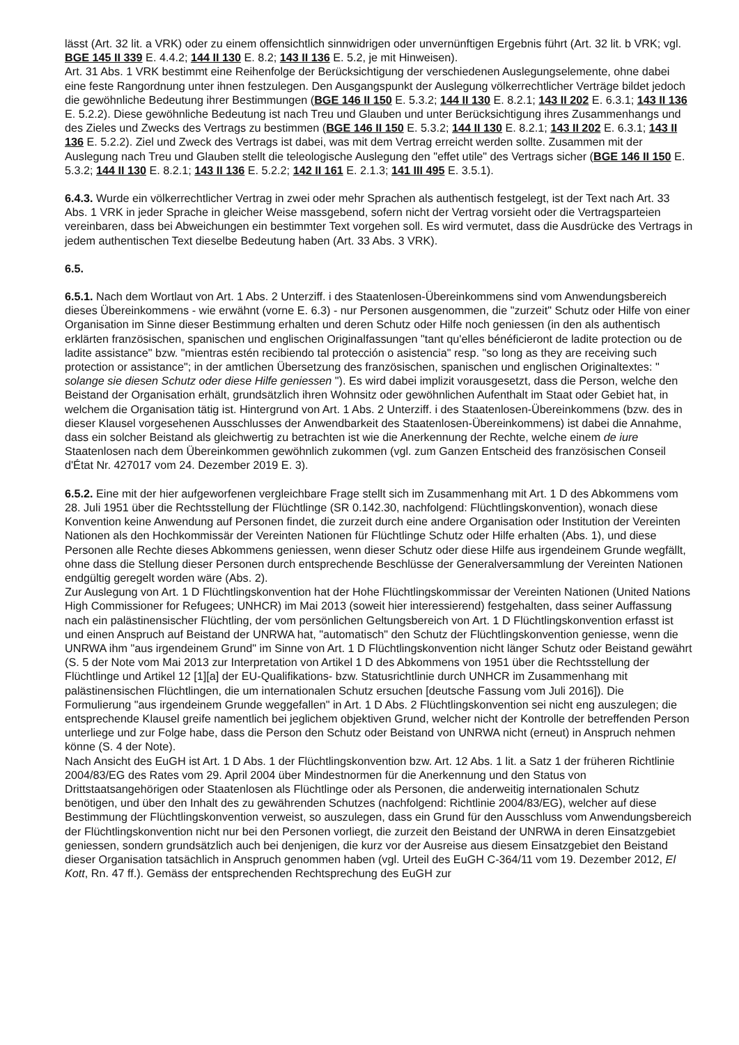lässt (Art. 32 lit. a VRK) oder zu einem offensichtlich sinnwidrigen oder unvernünftigen Ergebnis führt (Art. 32 lit. b VRK; vgl. BGE 145 II 339 E. 4.4.2; 144 II 130 E. 8.2; 143 II 136 E. 5.2, je mit Hinweisen).
Art. 31 Abs. 1 VRK bestimmt eine Reihenfolge der Berücksichtigung der verschiedenen Auslegungselemente, ohne dabei eine feste Rangordnung unter ihnen festzulegen. Den Ausgangspunkt der Auslegung völkerrechtlicher Verträge bildet jedoch die gewöhnliche Bedeutung ihrer Bestimmungen (BGE 146 II 150 E. 5.3.2; 144 II 130 E. 8.2.1; 143 II 202 E. 6.3.1; 143 II 136 E. 5.2.2). Diese gewöhnliche Bedeutung ist nach Treu und Glauben und unter Berücksichtigung ihres Zusammenhangs und des Zieles und Zwecks des Vertrags zu bestimmen (BGE 146 II 150 E. 5.3.2; 144 II 130 E. 8.2.1; 143 II 202 E. 6.3.1; 143 II 136 E. 5.2.2). Ziel und Zweck des Vertrags ist dabei, was mit dem Vertrag erreicht werden sollte. Zusammen mit der Auslegung nach Treu und Glauben stellt die teleologische Auslegung den "effet utile" des Vertrags sicher (BGE 146 II 150 E. 5.3.2; 144 II 130 E. 8.2.1; 143 II 136 E. 5.2.2; 142 II 161 E. 2.1.3; 141 III 495 E. 3.5.1).
6.4.3. Wurde ein völkerrechtlicher Vertrag in zwei oder mehr Sprachen als authentisch festgelegt, ist der Text nach Art. 33 Abs. 1 VRK in jeder Sprache in gleicher Weise massgebend, sofern nicht der Vertrag vorsieht oder die Vertragsparteien vereinbaren, dass bei Abweichungen ein bestimmter Text vorgehen soll. Es wird vermutet, dass die Ausdrücke des Vertrags in jedem authentischen Text dieselbe Bedeutung haben (Art. 33 Abs. 3 VRK).
6.5.
6.5.1. Nach dem Wortlaut von Art. 1 Abs. 2 Unterziff. i des Staatenlosen-Übereinkommens sind vom Anwendungsbereich dieses Übereinkommens - wie erwähnt (vorne E. 6.3) - nur Personen ausgenommen, die "zurzeit" Schutz oder Hilfe von einer Organisation im Sinne dieser Bestimmung erhalten und deren Schutz oder Hilfe noch geniessen (in den als authentisch erklärten französischen, spanischen und englischen Originalfassungen "tant qu'elles bénéficieront de ladite protection ou de ladite assistance" bzw. "mientras estén recibiendo tal protección o asistencia" resp. "so long as they are receiving such protection or assistance"; in der amtlichen Übersetzung des französischen, spanischen und englischen Originaltextes: " solange sie diesen Schutz oder diese Hilfe geniessen "). Es wird dabei implizit vorausgesetzt, dass die Person, welche den Beistand der Organisation erhält, grundsätzlich ihren Wohnsitz oder gewöhnlichen Aufenthalt im Staat oder Gebiet hat, in welchem die Organisation tätig ist. Hintergrund von Art. 1 Abs. 2 Unterziff. i des Staatenlosen-Übereinkommens (bzw. des in dieser Klausel vorgesehenen Ausschlusses der Anwendbarkeit des Staatenlosen-Übereinkommens) ist dabei die Annahme, dass ein solcher Beistand als gleichwertig zu betrachten ist wie die Anerkennung der Rechte, welche einem de iure Staatenlosen nach dem Übereinkommen gewöhnlich zukommen (vgl. zum Ganzen Entscheid des französischen Conseil d'État Nr. 427017 vom 24. Dezember 2019 E. 3).
6.5.2. Eine mit der hier aufgeworfenen vergleichbare Frage stellt sich im Zusammenhang mit Art. 1 D des Abkommens vom 28. Juli 1951 über die Rechtsstellung der Flüchtlinge (SR 0.142.30, nachfolgend: Flüchtlingskonvention), wonach diese Konvention keine Anwendung auf Personen findet, die zurzeit durch eine andere Organisation oder Institution der Vereinten Nationen als den Hochkommissär der Vereinten Nationen für Flüchtlinge Schutz oder Hilfe erhalten (Abs. 1), und diese Personen alle Rechte dieses Abkommens geniessen, wenn dieser Schutz oder diese Hilfe aus irgendeinem Grunde wegfällt, ohne dass die Stellung dieser Personen durch entsprechende Beschlüsse der Generalversammlung der Vereinten Nationen endgültig geregelt worden wäre (Abs. 2).
Zur Auslegung von Art. 1 D Flüchtlingskonvention hat der Hohe Flüchtlingskommissar der Vereinten Nationen (United Nations High Commissioner for Refugees; UNHCR) im Mai 2013 (soweit hier interessierend) festgehalten, dass seiner Auffassung nach ein palästinensischer Flüchtling, der vom persönlichen Geltungsbereich von Art. 1 D Flüchtlingskonvention erfasst ist und einen Anspruch auf Beistand der UNRWA hat, "automatisch" den Schutz der Flüchtlingskonvention geniesse, wenn die UNRWA ihm "aus irgendeinem Grund" im Sinne von Art. 1 D Flüchtlingskonvention nicht länger Schutz oder Beistand gewährt (S. 5 der Note vom Mai 2013 zur Interpretation von Artikel 1 D des Abkommens von 1951 über die Rechtsstellung der Flüchtlinge und Artikel 12 [1][a] der EU-Qualifikations- bzw. Statusrichtlinie durch UNHCR im Zusammenhang mit palästinensischen Flüchtlingen, die um internationalen Schutz ersuchen [deutsche Fassung vom Juli 2016]). Die Formulierung "aus irgendeinem Grunde weggefallen" in Art. 1 D Abs. 2 Flüchtlingskonvention sei nicht eng auszulegen; die entsprechende Klausel greife namentlich bei jeglichem objektiven Grund, welcher nicht der Kontrolle der betreffenden Person unterliege und zur Folge habe, dass die Person den Schutz oder Beistand von UNRWA nicht (erneut) in Anspruch nehmen könne (S. 4 der Note).
Nach Ansicht des EuGH ist Art. 1 D Abs. 1 der Flüchtlingskonvention bzw. Art. 12 Abs. 1 lit. a Satz 1 der früheren Richtlinie 2004/83/EG des Rates vom 29. April 2004 über Mindestnormen für die Anerkennung und den Status von Drittstaatsangehörigen oder Staatenlosen als Flüchtlinge oder als Personen, die anderweitig internationalen Schutz benötigen, und über den Inhalt des zu gewährenden Schutzes (nachfolgend: Richtlinie 2004/83/EG), welcher auf diese Bestimmung der Flüchtlingskonvention verweist, so auszulegen, dass ein Grund für den Ausschluss vom Anwendungsbereich der Flüchtlingskonvention nicht nur bei den Personen vorliegt, die zurzeit den Beistand der UNRWA in deren Einsatzgebiet geniessen, sondern grundsätzlich auch bei denjenigen, die kurz vor der Ausreise aus diesem Einsatzgebiet den Beistand dieser Organisation tatsächlich in Anspruch genommen haben (vgl. Urteil des EuGH C-364/11 vom 19. Dezember 2012, El Kott, Rn. 47 ff.). Gemäss der entsprechenden Rechtsprechung des EuGH zur